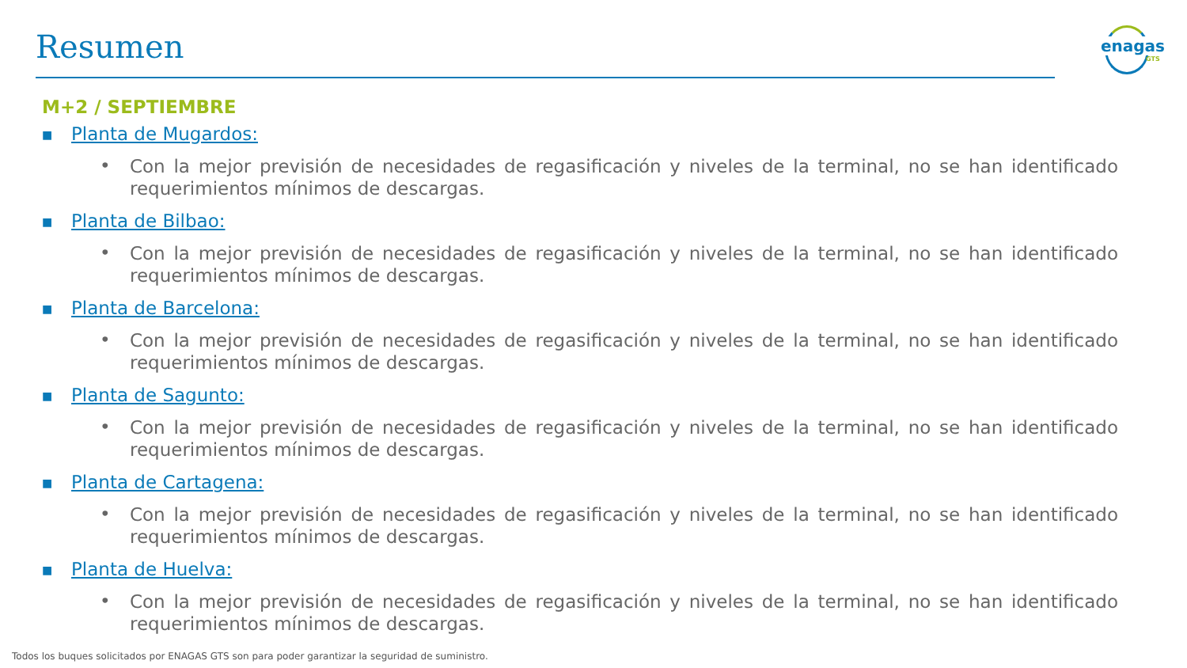Resumen
enagas
GTS
M+2 / SEPTIEMBRE
■ Planta de Mugardos:
•
Con la mejor previsión de necesidades de regasificación y niveles de la terminal, no se han identificado requerimientos mínimos de descargas.
■ Planta de Bilbao:
•
Con la mejor previsión de necesidades de regasificación y niveles de la terminal, no se han identificado requerimientos mínimos de descargas.
■ Planta de Barcelona:
•
Con la mejor previsión de necesidades de regasificación y niveles de la terminal, no se han identificado requerimientos mínimos de descargas.
■ Planta de Sagunto:
•
Con la mejor previsión de necesidades de regasificación y niveles de la terminal, no se han identificado requerimientos mínimos de descargas.
■ Planta de Cartagena:
•
Con la mejor previsión de necesidades de regasificación y niveles de la terminal, no se han identificado requerimientos mínimos de descargas.
■ Planta de Huelva:
•
Con la mejor previsión de necesidades de regasificación y niveles de la terminal, no se han identificado requerimientos mínimos de descargas.
Todos los buques solicitados por ENAGAS GTS son para poder garantizar la seguridad de suministro.